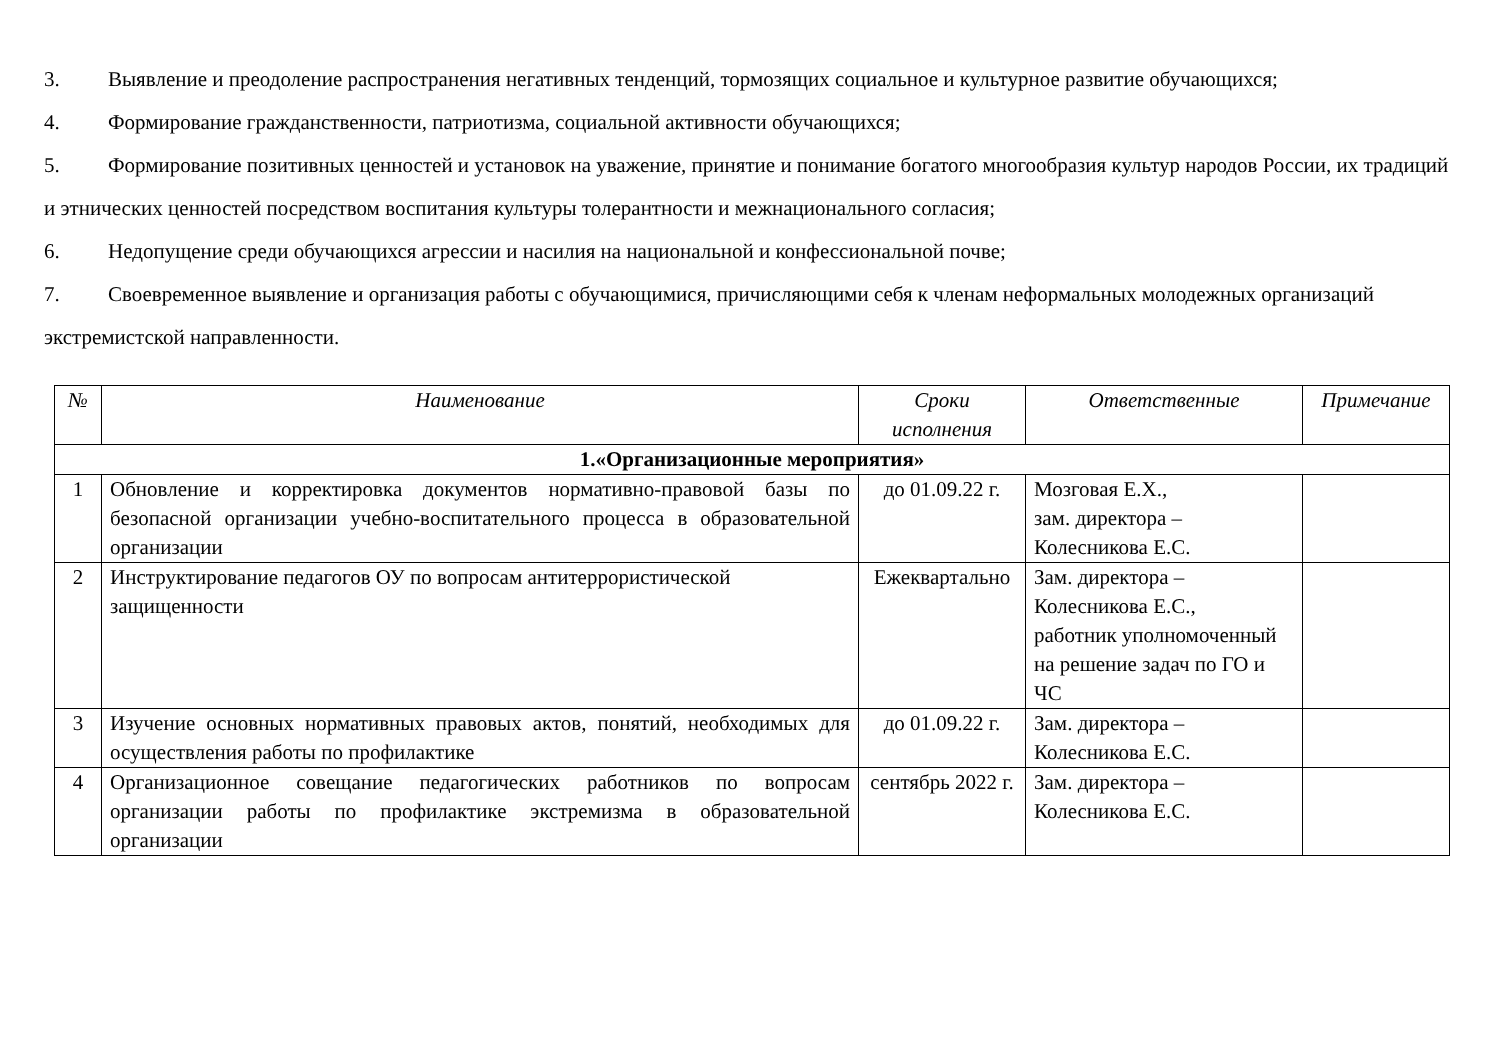3. Выявление и преодоление распространения негативных тенденций, тормозящих социальное и культурное развитие обучающихся;
4. Формирование гражданственности, патриотизма, социальной активности обучающихся;
5. Формирование позитивных ценностей и установок на уважение, принятие и понимание богатого многообразия культур народов России, их традиций и этнических ценностей посредством воспитания культуры толерантности и межнационального согласия;
6. Недопущение среди обучающихся агрессии и насилия на национальной и конфессиональной почве;
7. Своевременное выявление и организация работы с обучающимися, причисляющими себя к членам неформальных молодежных организаций экстремистской направленности.
| № | Наименование | Сроки исполнения | Ответственные | Примечание |
| --- | --- | --- | --- | --- |
| 1.«Организационные мероприятия» | | | | |
| 1 | Обновление и корректировка документов нормативно-правовой базы по безопасной организации учебно-воспитательного процесса в образовательной организации | до 01.09.22 г. | Мозговая Е.Х., зам. директора – Колесникова Е.С. | |
| 2 | Инструктирование педагогов ОУ по вопросам антитеррористической защищенности | Ежеквартально | Зам. директора – Колесникова Е.С., работник уполномоченный на решение задач по ГО и ЧС | |
| 3 | Изучение основных нормативных правовых актов, понятий, необходимых для осуществления работы по профилактике | до 01.09.22 г. | Зам. директора – Колесникова Е.С. | |
| 4 | Организационное совещание педагогических работников по вопросам организации работы по профилактике экстремизма в образовательной организации | сентябрь 2022 г. | Зам. директора – Колесникова Е.С. | |